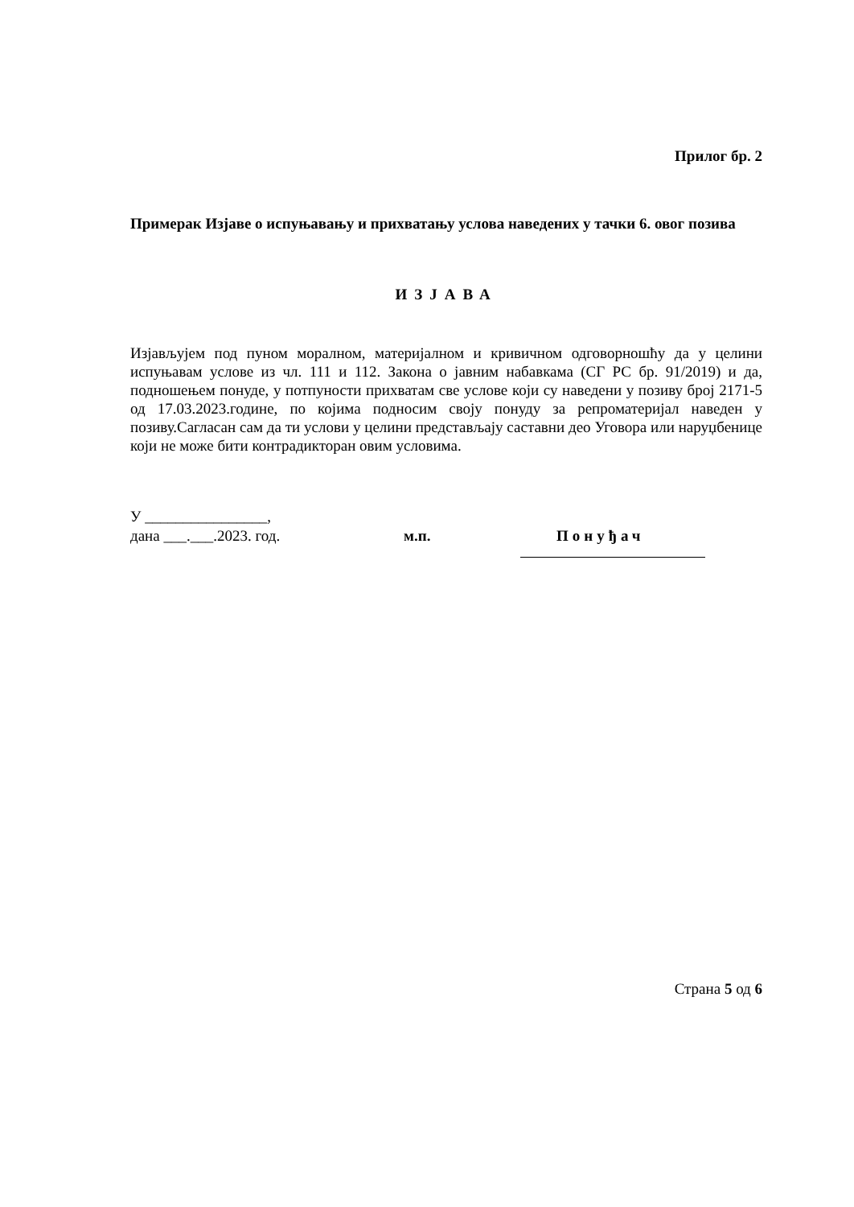Прилог бр. 2
Примерак Изјаве о испуњавању и прихватању услова наведених у тачки 6. овог позива
ИЗЈАВА
Изјављујем под пуном моралном, материјалном и кривичном одговорношћу да у целини испуњавам услове из чл. 111 и 112. Закона о јавним набавкама (СГ РС бр. 91/2019) и да, подношењем понуде, у потпуности прихватам све услове који су наведени у позиву број 2171-5 од 17.03.2023.године, по којима подносим своју понуду за репроматеријал наведен у позиву.Сагласан сам да ти услови у целини представљају саставни део Уговора или наруџбенице који не може бити контрадикторан овим условима.
У ________________,
дана ___.___.2023. год. м.п. Понуђач
Страна 5 од 6